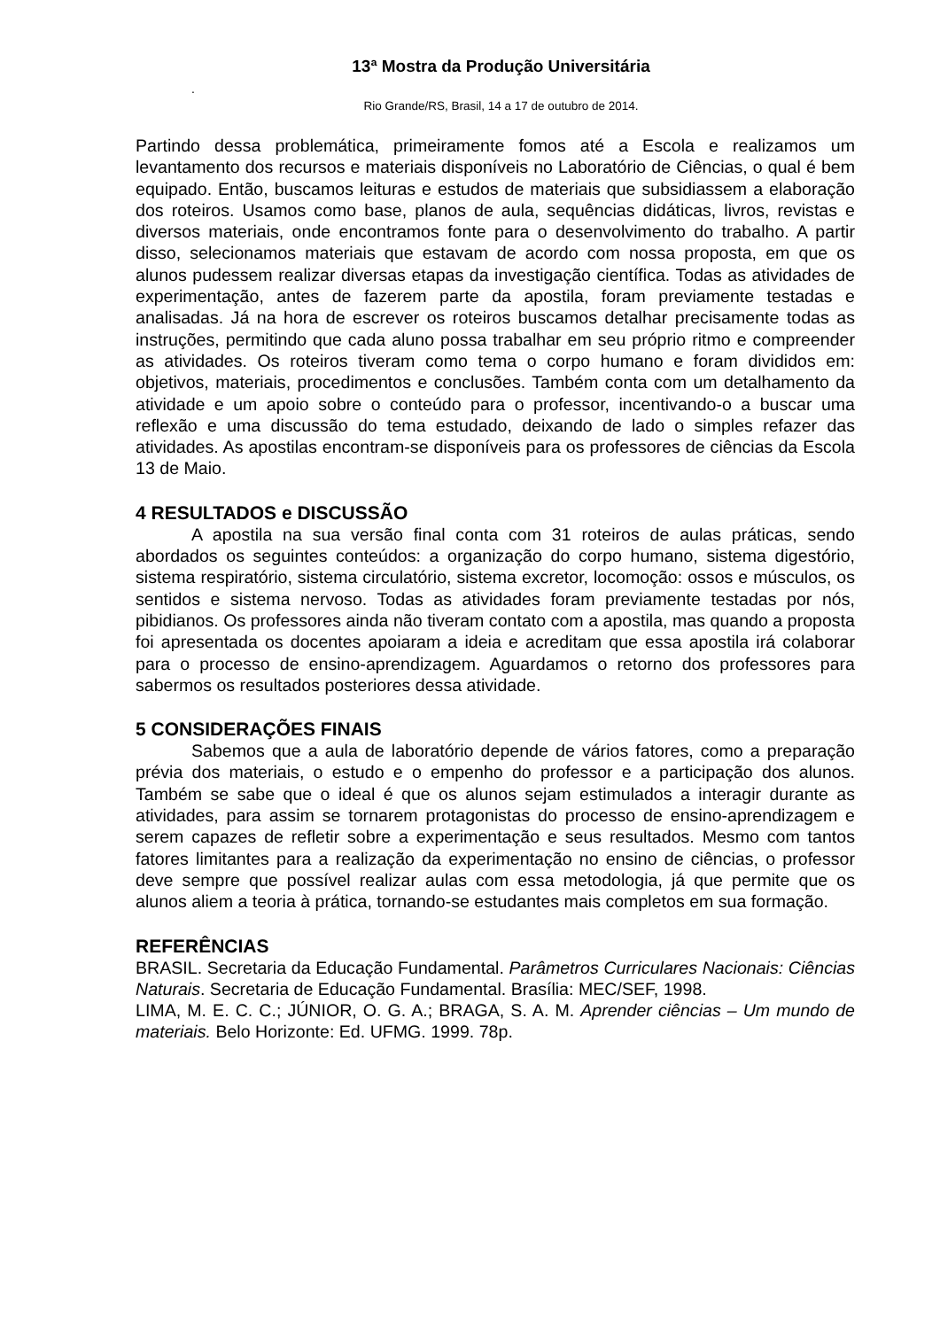13ª Mostra da Produção Universitária
.
Rio Grande/RS, Brasil, 14 a 17 de outubro de 2014.
Partindo dessa problemática, primeiramente fomos até a Escola e realizamos um levantamento dos recursos e materiais disponíveis no Laboratório de Ciências, o qual é bem equipado. Então, buscamos leituras e estudos de materiais que subsidiassem a elaboração dos roteiros. Usamos como base, planos de aula, sequências didáticas, livros, revistas e diversos materiais, onde encontramos fonte para o desenvolvimento do trabalho. A partir disso, selecionamos materiais que estavam de acordo com nossa proposta, em que os alunos pudessem realizar diversas etapas da investigação científica. Todas as atividades de experimentação, antes de fazerem parte da apostila, foram previamente testadas e analisadas. Já na hora de escrever os roteiros buscamos detalhar precisamente todas as instruções, permitindo que cada aluno possa trabalhar em seu próprio ritmo e compreender as atividades. Os roteiros tiveram como tema o corpo humano e foram divididos em: objetivos, materiais, procedimentos e conclusões. Também conta com um detalhamento da atividade e um apoio sobre o conteúdo para o professor, incentivando-o a buscar uma reflexão e uma discussão do tema estudado, deixando de lado o simples refazer das atividades. As apostilas encontram-se disponíveis para os professores de ciências da Escola 13 de Maio.
4 RESULTADOS e DISCUSSÃO
A apostila na sua versão final conta com 31 roteiros de aulas práticas, sendo abordados os seguintes conteúdos: a organização do corpo humano, sistema digestório, sistema respiratório, sistema circulatório, sistema excretor, locomoção: ossos e músculos, os sentidos e sistema nervoso. Todas as atividades foram previamente testadas por nós, pibidianos. Os professores ainda não tiveram contato com a apostila, mas quando a proposta foi apresentada os docentes apoiaram a ideia e acreditam que essa apostila irá colaborar para o processo de ensino-aprendizagem. Aguardamos o retorno dos professores para sabermos os resultados posteriores dessa atividade.
5 CONSIDERAÇÕES FINAIS
Sabemos que a aula de laboratório depende de vários fatores, como a preparação prévia dos materiais, o estudo e o empenho do professor e a participação dos alunos. Também se sabe que o ideal é que os alunos sejam estimulados a interagir durante as atividades, para assim se tornarem protagonistas do processo de ensino-aprendizagem e serem capazes de refletir sobre a experimentação e seus resultados. Mesmo com tantos fatores limitantes para a realização da experimentação no ensino de ciências, o professor deve sempre que possível realizar aulas com essa metodologia, já que permite que os alunos aliem a teoria à prática, tornando-se estudantes mais completos em sua formação.
REFERÊNCIAS
BRASIL. Secretaria da Educação Fundamental. Parâmetros Curriculares Nacionais: Ciências Naturais. Secretaria de Educação Fundamental. Brasília: MEC/SEF, 1998.
LIMA, M. E. C. C.; JÚNIOR, O. G. A.; BRAGA, S. A. M. Aprender ciências – Um mundo de materiais. Belo Horizonte: Ed. UFMG. 1999. 78p.